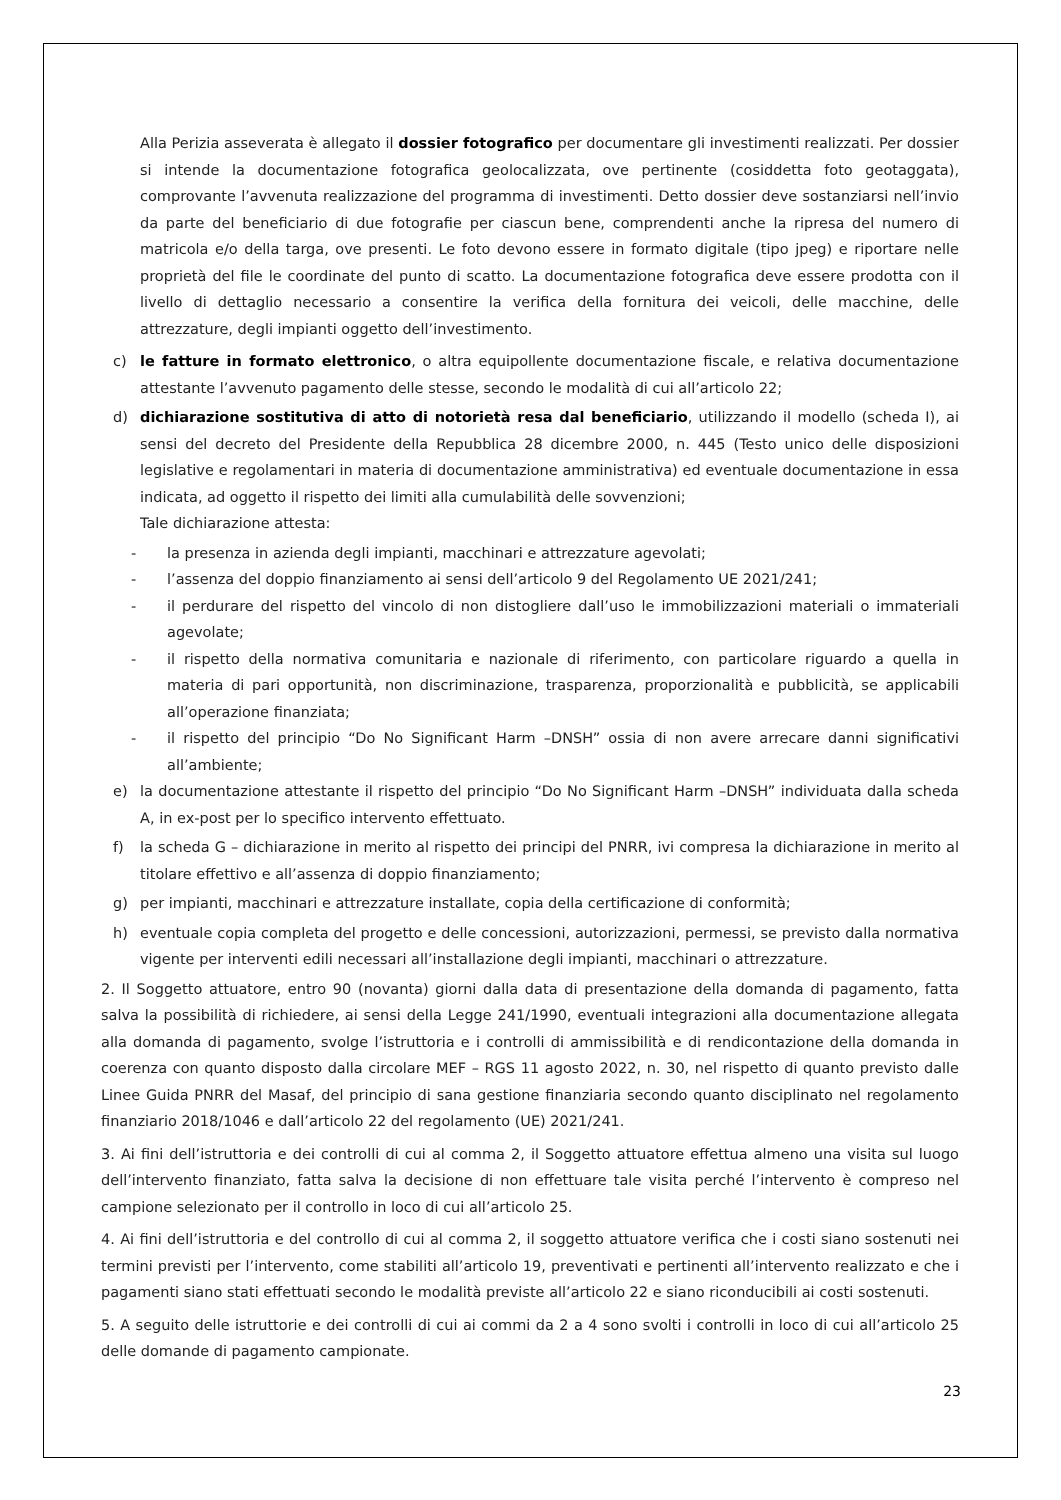Alla Perizia asseverata è allegato il dossier fotografico per documentare gli investimenti realizzati. Per dossier si intende la documentazione fotografica geolocalizzata, ove pertinente (cosiddetta foto geotaggata), comprovante l’avvenuta realizzazione del programma di investimenti. Detto dossier deve sostanziarsi nell’invio da parte del beneficiario di due fotografie per ciascun bene, comprendenti anche la ripresa del numero di matricola e/o della targa, ove presenti. Le foto devono essere in formato digitale (tipo jpeg) e riportare nelle proprietà del file le coordinate del punto di scatto. La documentazione fotografica deve essere prodotta con il livello di dettaglio necessario a consentire la verifica della fornitura dei veicoli, delle macchine, delle attrezzature, degli impianti oggetto dell’investimento.
c) le fatture in formato elettronico, o altra equipollente documentazione fiscale, e relativa documentazione attestante l’avvenuto pagamento delle stesse, secondo le modalità di cui all’articolo 22;
d) dichiarazione sostitutiva di atto di notorietà resa dal beneficiario, utilizzando il modello (scheda I), ai sensi del decreto del Presidente della Repubblica 28 dicembre 2000, n. 445 (Testo unico delle disposizioni legislative e regolamentari in materia di documentazione amministrativa) ed eventuale documentazione in essa indicata, ad oggetto il rispetto dei limiti alla cumulabilità delle sovvenzioni;
Tale dichiarazione attesta:
- la presenza in azienda degli impianti, macchinari e attrezzature agevolati;
- l’assenza del doppio finanziamento ai sensi dell’articolo 9 del Regolamento UE 2021/241;
- il perdurare del rispetto del vincolo di non distogliere dall’uso le immobilizzazioni materiali o immateriali agevolate;
- il rispetto della normativa comunitaria e nazionale di riferimento, con particolare riguardo a quella in materia di pari opportunità, non discriminazione, trasparenza, proporzionalità e pubblicità, se applicabili all’operazione finanziata;
- il rispetto del principio “Do No Significant Harm –DNSH” ossia di non avere arrecare danni significativi all’ambiente;
e) la documentazione attestante il rispetto del principio “Do No Significant Harm –DNSH” individuata dalla scheda A, in ex-post per lo specifico intervento effettuato.
f) la scheda G – dichiarazione in merito al rispetto dei principi del PNRR, ivi compresa la dichiarazione in merito al titolare effettivo e all’assenza di doppio finanziamento;
g) per impianti, macchinari e attrezzature installate, copia della certificazione di conformità;
h) eventuale copia completa del progetto e delle concessioni, autorizzazioni, permessi, se previsto dalla normativa vigente per interventi edili necessari all’installazione degli impianti, macchinari o attrezzature.
2. Il Soggetto attuatore, entro 90 (novanta) giorni dalla data di presentazione della domanda di pagamento, fatta salva la possibilità di richiedere, ai sensi della Legge 241/1990, eventuali integrazioni alla documentazione allegata alla domanda di pagamento, svolge l’istruttoria e i controlli di ammissibilità e di rendicontazione della domanda in coerenza con quanto disposto dalla circolare MEF – RGS 11 agosto 2022, n. 30, nel rispetto di quanto previsto dalle Linee Guida PNRR del Masaf, del principio di sana gestione finanziaria secondo quanto disciplinato nel regolamento finanziario 2018/1046 e dall’articolo 22 del regolamento (UE) 2021/241.
3. Ai fini dell’istruttoria e dei controlli di cui al comma 2, il Soggetto attuatore effettua almeno una visita sul luogo dell’intervento finanziato, fatta salva la decisione di non effettuare tale visita perché l’intervento è compreso nel campione selezionato per il controllo in loco di cui all’articolo 25.
4. Ai fini dell’istruttoria e del controllo di cui al comma 2, il soggetto attuatore verifica che i costi siano sostenuti nei termini previsti per l’intervento, come stabiliti all’articolo 19, preventivati e pertinenti all’intervento realizzato e che i pagamenti siano stati effettuati secondo le modalità previste all’articolo 22 e siano riconducibili ai costi sostenuti.
5. A seguito delle istruttorie e dei controlli di cui ai commi da 2 a 4 sono svolti i controlli in loco di cui all’articolo 25 delle domande di pagamento campionate.
23